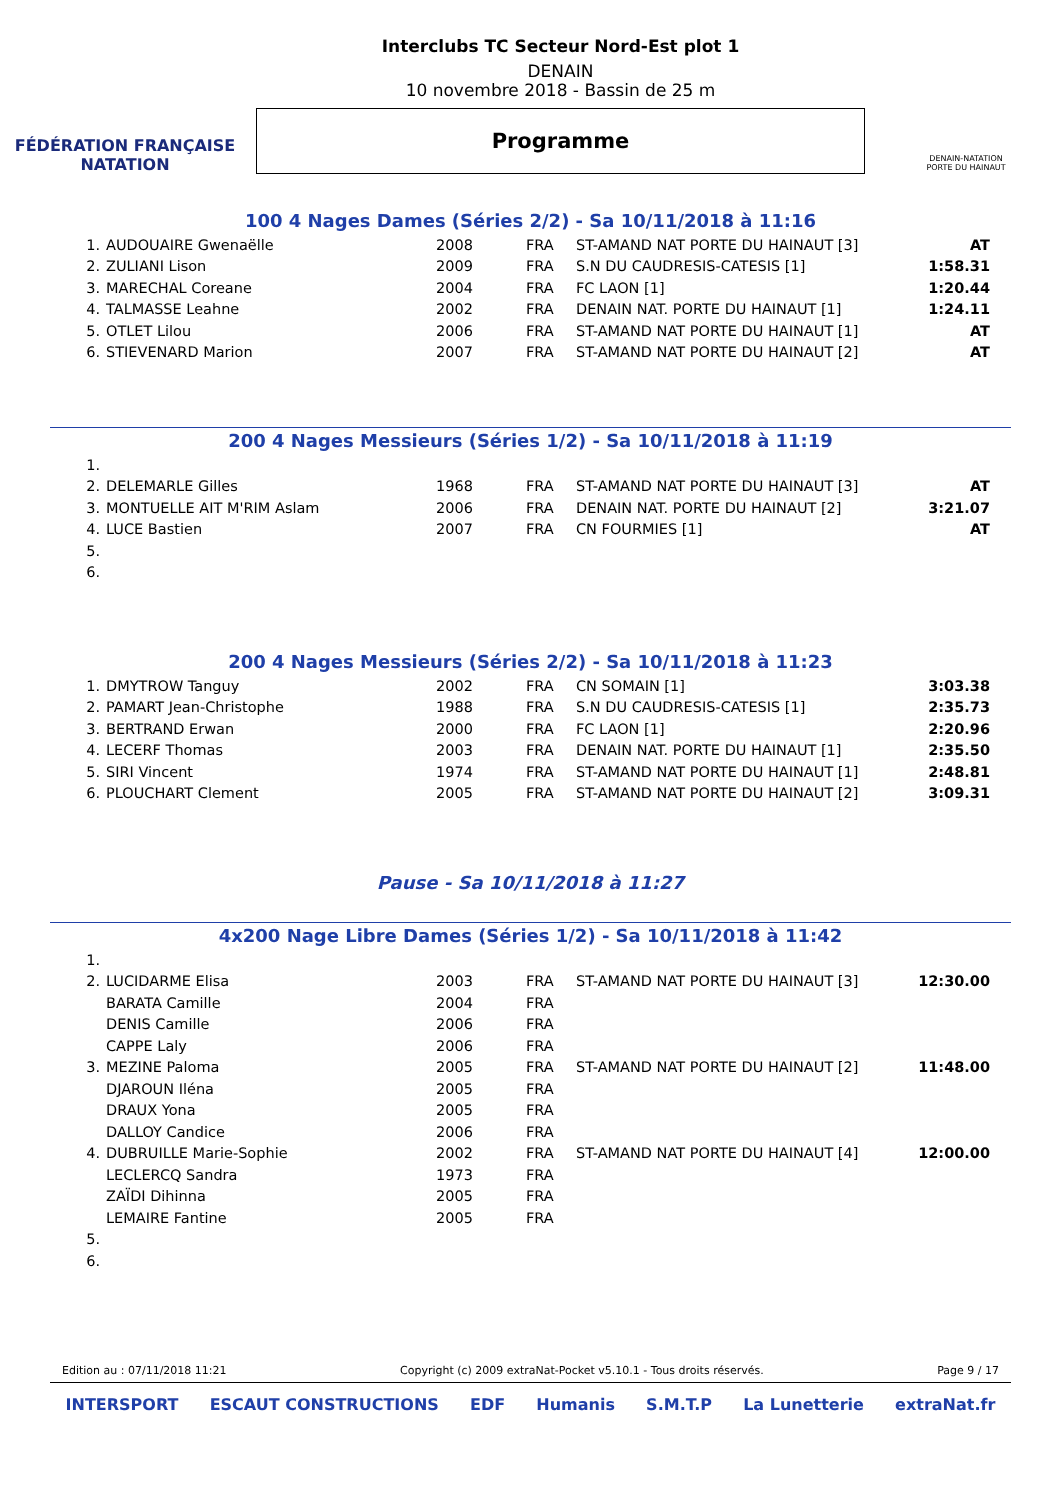FÉDÉRATION FRANÇAISE
NATATION
Interclubs TC Secteur Nord-Est plot 1
DENAIN
10 novembre 2018 - Bassin de 25 m
Programme
DENAIN-NATATION
PORTE DU HAINAUT
100 4 Nages Dames (Séries 2/2) - Sa 10/11/2018 à 11:16
| 1. | AUDOUAIRE Gwenaëlle | 2008 | FRA | ST-AMAND NAT PORTE DU HAINAUT [3] | AT |
| 2. | ZULIANI Lison | 2009 | FRA | S.N DU CAUDRESIS-CATESIS [1] | 1:58.31 |
| 3. | MARECHAL Coreane | 2004 | FRA | FC LAON [1] | 1:20.44 |
| 4. | TALMASSE Leahne | 2002 | FRA | DENAIN NAT. PORTE DU HAINAUT [1] | 1:24.11 |
| 5. | OTLET Lilou | 2006 | FRA | ST-AMAND NAT PORTE DU HAINAUT [1] | AT |
| 6. | STIEVENARD Marion | 2007 | FRA | ST-AMAND NAT PORTE DU HAINAUT [2] | AT |
200 4 Nages Messieurs (Séries 1/2) - Sa 10/11/2018 à 11:19
| 1. | | | | | |
| 2. | DELEMARLE Gilles | 1968 | FRA | ST-AMAND NAT PORTE DU HAINAUT [3] | AT |
| 3. | MONTUELLE AIT M'RIM Aslam | 2006 | FRA | DENAIN NAT. PORTE DU HAINAUT [2] | 3:21.07 |
| 4. | LUCE Bastien | 2007 | FRA | CN FOURMIES [1] | AT |
| 5. | | | | | |
| 6. | | | | | |
200 4 Nages Messieurs (Séries 2/2) - Sa 10/11/2018 à 11:23
| 1. | DMYTROW Tanguy | 2002 | FRA | CN SOMAIN [1] | 3:03.38 |
| 2. | PAMART Jean-Christophe | 1988 | FRA | S.N DU CAUDRESIS-CATESIS [1] | 2:35.73 |
| 3. | BERTRAND Erwan | 2000 | FRA | FC LAON [1] | 2:20.96 |
| 4. | LECERF Thomas | 2003 | FRA | DENAIN NAT. PORTE DU HAINAUT [1] | 2:35.50 |
| 5. | SIRI Vincent | 1974 | FRA | ST-AMAND NAT PORTE DU HAINAUT [1] | 2:48.81 |
| 6. | PLOUCHART Clement | 2005 | FRA | ST-AMAND NAT PORTE DU HAINAUT [2] | 3:09.31 |
Pause - Sa 10/11/2018 à 11:27
4x200 Nage Libre Dames (Séries 1/2) - Sa 10/11/2018 à 11:42
| 1. | | | | | |
| 2. | LUCIDARME Elisa | 2003 | FRA | ST-AMAND NAT PORTE DU HAINAUT [3] | 12:30.00 |
| | BARATA Camille | 2004 | FRA | | |
| | DENIS Camille | 2006 | FRA | | |
| | CAPPE Laly | 2006 | FRA | | |
| 3. | MEZINE Paloma | 2005 | FRA | ST-AMAND NAT PORTE DU HAINAUT [2] | 11:48.00 |
| | DJAROUN Iléna | 2005 | FRA | | |
| | DRAUX Yona | 2005 | FRA | | |
| | DALLOY Candice | 2006 | FRA | | |
| 4. | DUBRUILLE Marie-Sophie | 2002 | FRA | ST-AMAND NAT PORTE DU HAINAUT [4] | 12:00.00 |
| | LECLERCQ Sandra | 1973 | FRA | | |
| | ZAÏDI Dihinna | 2005 | FRA | | |
| | LEMAIRE Fantine | 2005 | FRA | | |
| 5. | | | | | |
| 6. | | | | | |
Edition au : 07/11/2018 11:21 Copyright (c) 2009 extraNat-Pocket v5.10.1 - Tous droits réservés. Page 9 / 17
INTERSPORT ESCAUT CONSTRUCTIONS EDF Humanis S.M.T.P La Lunetterie extraNat.fr